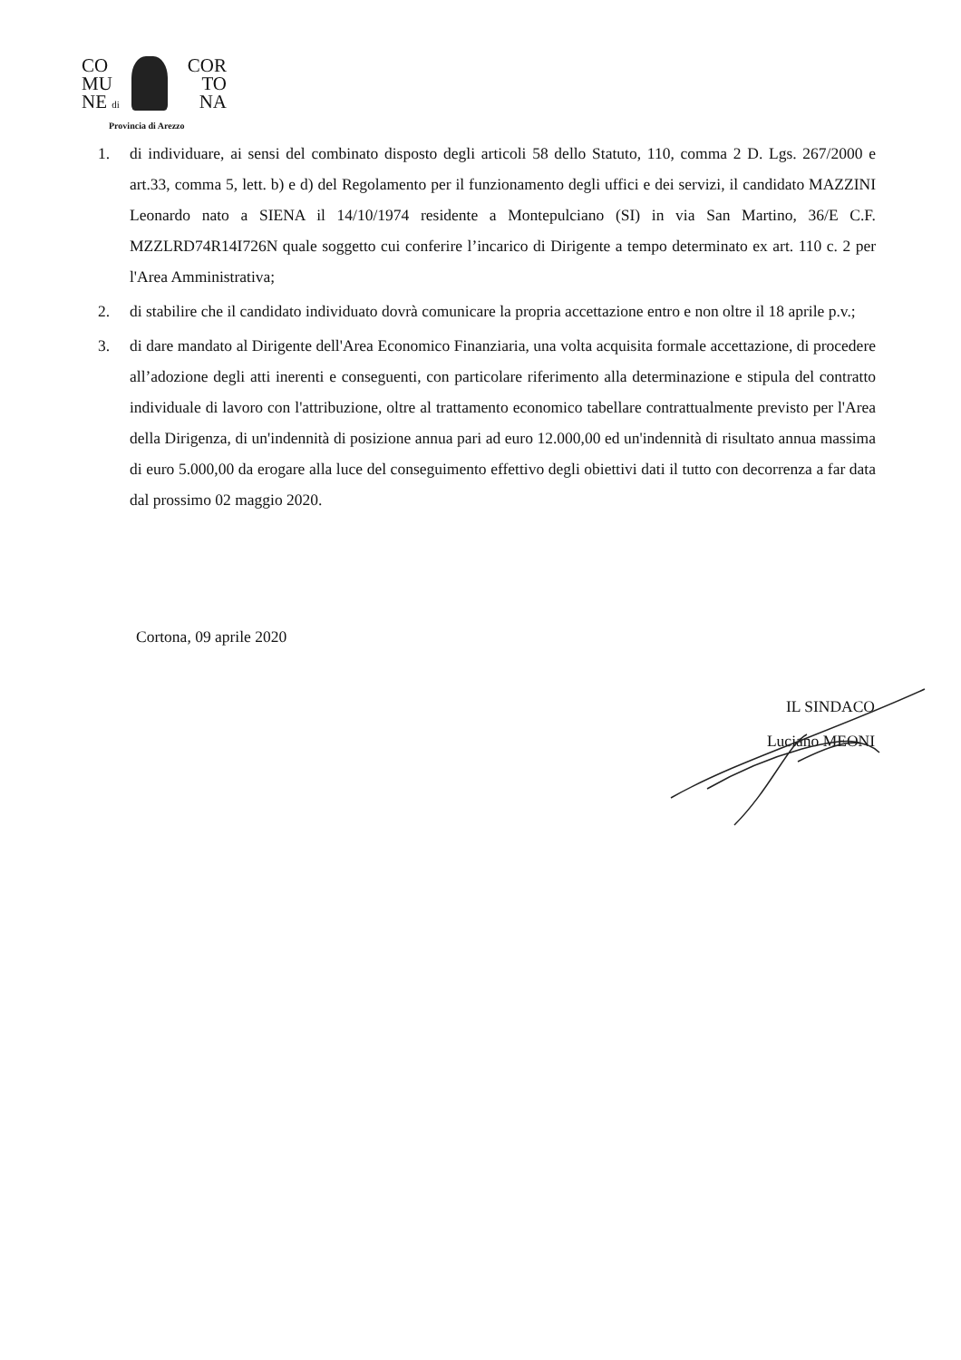CO COR
MU TO
NE di NA
Provincia di Arezzo
1. di individuare, ai sensi del combinato disposto degli articoli 58 dello Statuto, 110, comma 2 D. Lgs. 267/2000 e art.33, comma 5, lett. b) e d) del Regolamento per il funzionamento degli uffici e dei servizi, il candidato MAZZINI Leonardo nato a SIENA il 14/10/1974 residente a Montepulciano (SI) in via San Martino, 36/E C.F. MZZLRD74R14I726N quale soggetto cui conferire l’incarico di Dirigente a tempo determinato ex art. 110 c. 2 per l'Area Amministrativa;
2. di stabilire che il candidato individuato dovrà comunicare la propria accettazione entro e non oltre il 18 aprile p.v.;
3. di dare mandato al Dirigente dell'Area Economico Finanziaria, una volta acquisita formale accettazione, di procedere all’adozione degli atti inerenti e conseguenti, con particolare riferimento alla determinazione e stipula del contratto individuale di lavoro con l'attribuzione, oltre al trattamento economico tabellare contrattualmente previsto per l'Area della Dirigenza, di un'indennità di posizione annua pari ad euro 12.000,00 ed un'indennità di risultato annua massima di euro 5.000,00 da erogare alla luce del conseguimento effettivo degli obiettivi dati il tutto con decorrenza a far data dal prossimo 02 maggio 2020.
Cortona, 09 aprile 2020
IL SINDACO
Luciano MEONI